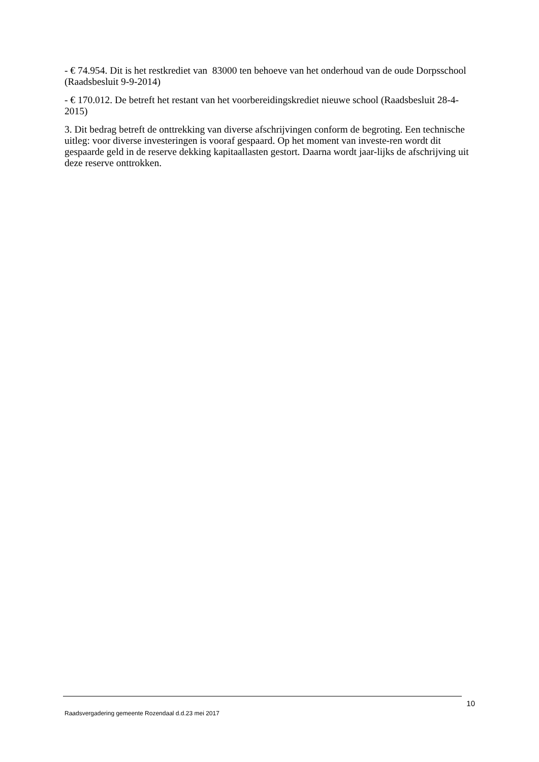- € 74.954. Dit is het restkrediet van 83000 ten behoeve van het onderhoud van de oude Dorpsschool (Raadsbesluit 9-9-2014)
- € 170.012. De betreft het restant van het voorbereidingskrediet nieuwe school (Raadsbesluit 28-4-2015)
3. Dit bedrag betreft de onttrekking van diverse afschrijvingen conform de begroting. Een technische uitleg: voor diverse investeringen is vooraf gespaard. Op het moment van investe-ren wordt dit gespaarde geld in de reserve dekking kapitaallasten gestort. Daarna wordt jaar-lijks de afschrijving uit deze reserve onttrokken.
10
Raadsvergadering gemeente Rozendaal d.d.23 mei 2017